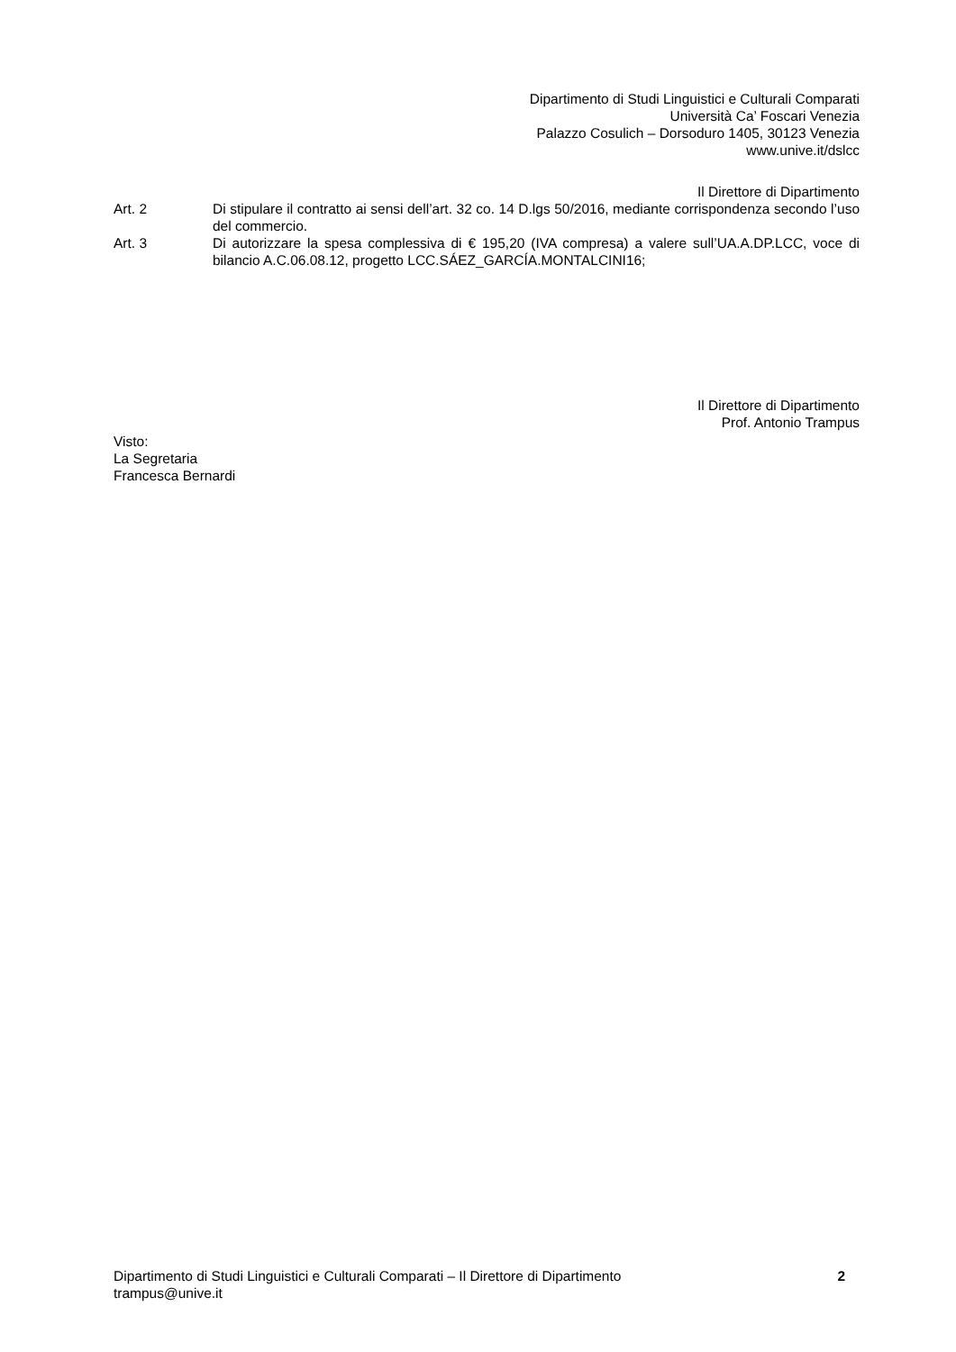Dipartimento di Studi Linguistici e Culturali Comparati
Università Ca’ Foscari Venezia
Palazzo Cosulich – Dorsoduro 1405, 30123 Venezia
www.unive.it/dslcc
Il Direttore di Dipartimento
Art. 2 Di stipulare il contratto ai sensi dell’art. 32 co. 14 D.lgs 50/2016, mediante corrispondenza secondo l’uso del commercio.
Art. 3 Di autorizzare la spesa complessiva di € 195,20 (IVA compresa) a valere sull’UA.A.DP.LCC, voce di bilancio A.C.06.08.12, progetto LCC.SÁEZ_GARCÍA.MONTALCINI16;
Il Direttore di Dipartimento
Prof. Antonio Trampus
Visto:
La Segretaria
Francesca Bernardi
Dipartimento di Studi Linguistici e Culturali Comparati – Il Direttore di Dipartimento
trampus@unive.it
2